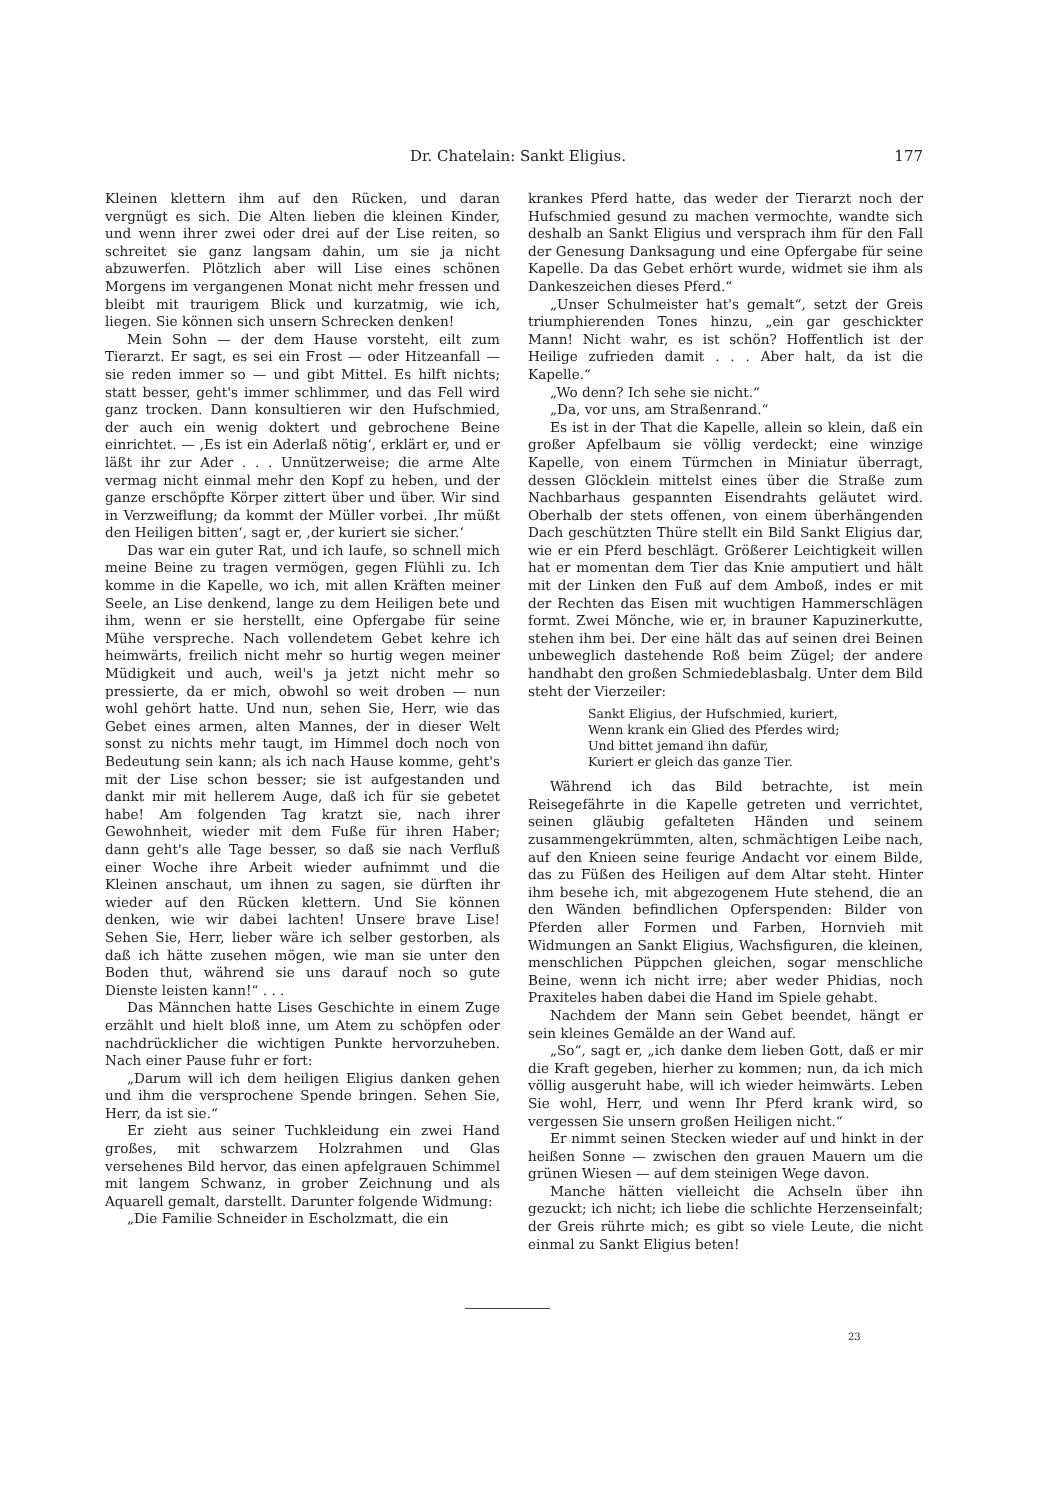Dr. Chatelain: Sankt Eligius. 177
Kleinen klettern ihm auf den Rücken, und daran vergnügt es sich. Die Alten lieben die kleinen Kinder, und wenn ihrer zwei oder drei auf der Lise reiten, so schreitet sie ganz langsam dahin, um sie ja nicht abzuwerfen. Plötzlich aber will Lise eines schönen Morgens im vergangenen Monat nicht mehr fressen und bleibt mit traurigem Blick und kurzatmig, wie ich, liegen. Sie können sich unsern Schrecken denken!
Mein Sohn — der dem Hause vorsteht, eilt zum Tierarzt. Er sagt, es sei ein Frost — oder Hitzeanfall — sie reden immer so — und gibt Mittel. Es hilft nichts; statt besser, geht's immer schlimmer, und das Fell wird ganz trocken. Dann konsultieren wir den Hufschmied, der auch ein wenig doktert und gebrochene Beine einrichtet. — ‚Es ist ein Aderlaß nötig‘, erklärt er, und er läßt ihr zur Ader . . . Unnützerweise; die arme Alte vermag nicht einmal mehr den Kopf zu heben, und der ganze erschöpfte Körper zittert über und über. Wir sind in Verzweiflung; da kommt der Müller vorbei. ‚Ihr müßt den Heiligen bitten‘, sagt er, ‚der kuriert sie sicher.‘
Das war ein guter Rat, und ich laufe, so schnell mich meine Beine zu tragen vermögen, gegen Flühli zu. Ich komme in die Kapelle, wo ich, mit allen Kräften meiner Seele, an Lise denkend, lange zu dem Heiligen bete und ihm, wenn er sie herstellt, eine Opfergabe für seine Mühe verspreche. Nach vollendetem Gebet kehre ich heimwärts, freilich nicht mehr so hurtig wegen meiner Müdigkeit und auch, weil's ja jetzt nicht mehr so pressierte, da er mich, obwohl so weit droben — nun wohl gehört hatte. Und nun, sehen Sie, Herr, wie das Gebet eines armen, alten Mannes, der in dieser Welt sonst zu nichts mehr taugt, im Himmel doch noch von Bedeutung sein kann; als ich nach Hause komme, geht's mit der Lise schon besser; sie ist aufgestanden und dankt mir mit hellerem Auge, daß ich für sie gebetet habe! Am folgenden Tag kratzt sie, nach ihrer Gewohnheit, wieder mit dem Fuße für ihren Haber; dann geht's alle Tage besser, so daß sie nach Verfluß einer Woche ihre Arbeit wieder aufnimmt und die Kleinen anschaut, um ihnen zu sagen, sie dürften ihr wieder auf den Rücken klettern. Und Sie können denken, wie wir dabei lachten! Unsere brave Lise! Sehen Sie, Herr, lieber wäre ich selber gestorben, als daß ich hätte zusehen mögen, wie man sie unter den Boden thut, während sie uns darauf noch so gute Dienste leisten kann!“ . . .
Das Männchen hatte Lises Geschichte in einem Zuge erzählt und hielt bloß inne, um Atem zu schöpfen oder nachdrücklicher die wichtigen Punkte hervorzuheben. Nach einer Pause fuhr er fort:
„Darum will ich dem heiligen Eligius danken gehen und ihm die versprochene Spende bringen. Sehen Sie, Herr, da ist sie.“
Er zieht aus seiner Tuchkleidung ein zwei Hand großes, mit schwarzem Holzrahmen und Glas versehenes Bild hervor, das einen apfelgrauen Schimmel mit langem Schwanz, in grober Zeichnung und als Aquarell gemalt, darstellt. Darunter folgende Widmung:
„Die Familie Schneider in Escholzmatt, die ein
krankes Pferd hatte, das weder der Tierarzt noch der Hufschmied gesund zu machen vermochte, wandte sich deshalb an Sankt Eligius und versprach ihm für den Fall der Genesung Danksagung und eine Opfergabe für seine Kapelle. Da das Gebet erhört wurde, widmet sie ihm als Dankeszeichen dieses Pferd.“
„Unser Schulmeister hat's gemalt“, setzt der Greis triumphierenden Tones hinzu, „ein gar geschickter Mann! Nicht wahr, es ist schön? Hoffentlich ist der Heilige zufrieden damit . . . Aber halt, da ist die Kapelle.“
„Wo denn? Ich sehe sie nicht.“
„Da, vor uns, am Straßenrand.“
Es ist in der That die Kapelle, allein so klein, daß ein großer Apfelbaum sie völlig verdeckt; eine winzige Kapelle, von einem Türmchen in Miniatur überragt, dessen Glöcklein mittelst eines über die Straße zum Nachbarhaus gespannten Eisendrahts geläutet wird. Oberhalb der stets offenen, von einem überhängenden Dach geschützten Thüre stellt ein Bild Sankt Eligius dar, wie er ein Pferd beschlägt. Größerer Leichtigkeit willen hat er momentan dem Tier das Knie amputiert und hält mit der Linken den Fuß auf dem Amboß, indes er mit der Rechten das Eisen mit wuchtigen Hammerschlägen formt. Zwei Mönche, wie er, in brauner Kapuzinerkutte, stehen ihm bei. Der eine hält das auf seinen drei Beinen unbeweglich dastehende Roß beim Zügel; der andere handhabt den großen Schmiedeblasbalg. Unter dem Bild steht der Vierzeiler:
Sankt Eligius, der Hufschmied, kuriert,
Wenn krank ein Glied des Pferdes wird;
Und bittet jemand ihn dafür,
Kuriert er gleich das ganze Tier.
Während ich das Bild betrachte, ist mein Reisegefährte in die Kapelle getreten und verrichtet, seinen gläubig gefalteten Händen und seinem zusammengekrümmten, alten, schmächtigen Leibe nach, auf den Knieen seine feurige Andacht vor einem Bilde, das zu Füßen des Heiligen auf dem Altar steht. Hinter ihm besehe ich, mit abgezogenem Hute stehend, die an den Wänden befindlichen Opferspenden: Bilder von Pferden aller Formen und Farben, Hornvieh mit Widmungen an Sankt Eligius, Wachsfiguren, die kleinen, menschlichen Püppchen gleichen, sogar menschliche Beine, wenn ich nicht irre; aber weder Phidias, noch Praxiteles haben dabei die Hand im Spiele gehabt.
Nachdem der Mann sein Gebet beendet, hängt er sein kleines Gemälde an der Wand auf.
„So“, sagt er, „ich danke dem lieben Gott, daß er mir die Kraft gegeben, hierher zu kommen; nun, da ich mich völlig ausgeruht habe, will ich wieder heimwärts. Leben Sie wohl, Herr, und wenn Ihr Pferd krank wird, so vergessen Sie unsern großen Heiligen nicht.“
Er nimmt seinen Stecken wieder auf und hinkt in der heißen Sonne — zwischen den grauen Mauern um die grünen Wiesen — auf dem steinigen Wege davon.
Manche hätten vielleicht die Achseln über ihn gezuckt; ich nicht; ich liebe die schlichte Herzenseinfalt; der Greis rührte mich; es gibt so viele Leute, die nicht einmal zu Sankt Eligius beten!
23